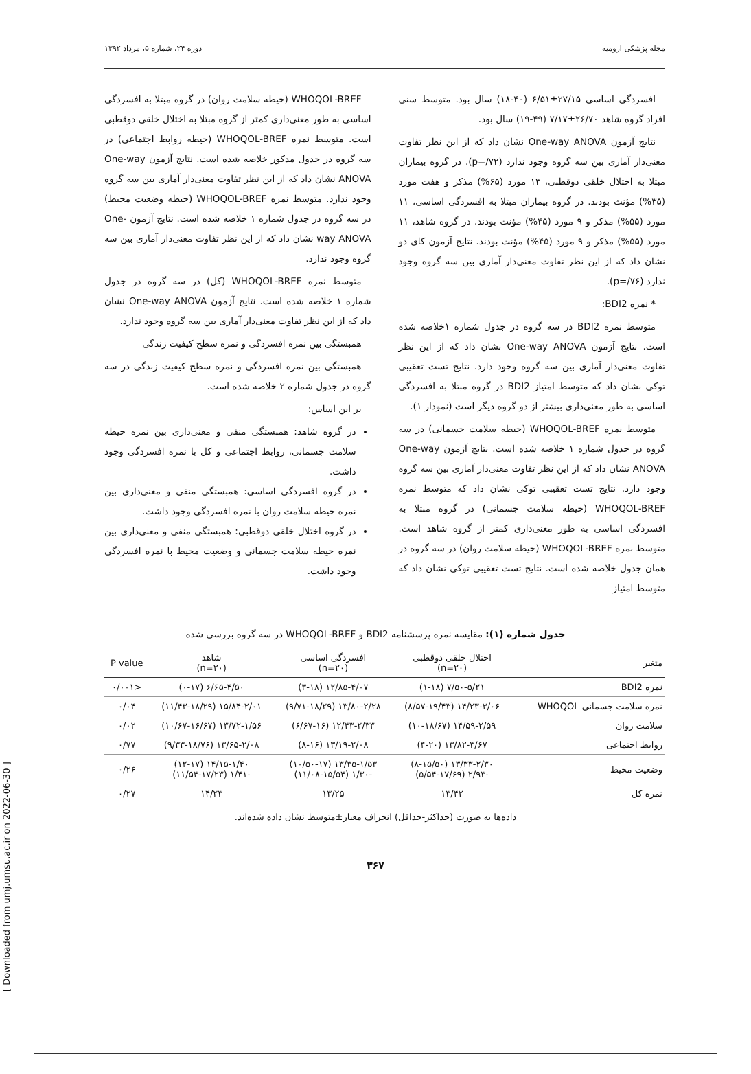مجله پزشکی ارومیه دوره ۲۴، شماره ۵، مرداد ۱۳۹۲
افسردگی اساسی ۲۷/۱۵±۶/۵۱ (۴۰-۱۸) سال بود. متوسط سنی افراد گروه شاهد ۲۶/۷۰±۷/۱۷ (۴۹-۱۹) سال بود.
نتایج آزمون One-way ANOVA نشان داد که از این نظر تفاوت معنی‌دار آماری بین سه گروه وجود ندارد (p=/۷۲). در گروه بیماران مبتلا به اختلال خلقی دوقطبی، ۱۳ مورد (۶۵%) مذکر و هفت مورد (۳۵%) مؤنث بودند. در گروه بیماران مبتلا به افسردگی اساسی، ۱۱ مورد (۵۵%) مذکر و ۹ مورد (۴۵%) مؤنث بودند. در گروه شاهد، ۱۱ مورد (۵۵%) مذکر و ۹ مورد (۴۵%) مؤنث بودند. نتایج آزمون کای دو نشان داد که از این نظر تفاوت معنی‌دار آماری بین سه گروه وجود ندارد (p=/۷۶).
* نمره BDI2:
متوسط نمره BDI2 در سه گروه در جدول شماره ۱خلاصه شده است. نتایج آزمون One-way ANOVA نشان داد که از این نظر تفاوت معنی‌دار آماری بین سه گروه وجود دارد. نتایج تست تعقیبی توکی نشان داد که متوسط امتیاز BDI2 در گروه مبتلا به افسردگی اساسی به طور معنی‌داری بیشتر از دو گروه دیگر است (نمودار ۱).
متوسط نمره WHOQOL-BREF (حیطه سلامت جسمانی) در سه گروه در جدول شماره ۱ خلاصه شده است. نتایج آزمون One-way ANOVA نشان داد که از این نظر تفاوت معنی‌دار آماری بین سه گروه وجود دارد. نتایج تست تعقیبی توکی نشان داد که متوسط نمره WHOQOL-BREF (حیطه سلامت جسمانی) در گروه مبتلا به افسردگی اساسی به طور معنی‌داری کمتر از گروه شاهد است. متوسط نمره WHOQOL-BREF (حیطه سلامت روان) در سه گروه در همان جدول خلاصه شده است. نتایج تست تعقیبی توکی نشان داد که متوسط امتیاز
WHOQOL-BREF (حیطه سلامت روان) در گروه مبتلا به افسردگی اساسی به طور معنی‌داری کمتر از گروه مبتلا به اختلال خلقی دوقطبی است. متوسط نمره WHOQOL-BREF (حیطه روابط اجتماعی) در سه گروه در جدول مذکور خلاصه شده است. نتایج آزمون One-way ANOVA نشان داد که از این نظر تفاوت معنی‌دار آماری بین سه گروه وجود ندارد. متوسط نمره WHOQOL-BREF (حیطه وضعیت محیط) در سه گروه در جدول شماره ۱ خلاصه شده است. نتایج آزمون One-way ANOVA نشان داد که از این نظر تفاوت معنی‌دار آماری بین سه گروه وجود ندارد.
متوسط نمره WHOQOL-BREF (کل) در سه گروه در جدول شماره ۱ خلاصه شده است. نتایج آزمون One-way ANOVA نشان داد که از این نظر تفاوت معنی‌دار آماری بین سه گروه وجود ندارد.
همبستگی بین نمره افسردگی و نمره سطح کیفیت زندگی
همبستگی بین نمره افسردگی و نمره سطح کیفیت زندگی در سه گروه در جدول شماره ۲ خلاصه شده است.
بر این اساس:
در گروه شاهد: همبستگی منفی و معنی‌داری بین نمره حیطه سلامت جسمانی، روابط اجتماعی و کل با نمره افسردگی وجود داشت.
در گروه افسردگی اساسی: همبستگی منفی و معنی‌داری بین نمره حیطه سلامت روان با نمره افسردگی وجود داشت.
در گروه اختلال خلقی دوقطبی: همبستگی منفی و معنی‌داری بین نمره حیطه سلامت جسمانی و وضعیت محیط با نمره افسردگی وجود داشت.
جدول شماره (۱): مقایسه نمره پرسشنامه BDI2 و WHOQOL-BREF در سه گروه بررسی شده
| متغیر | اختلال خلقی دوقطبی (n=۲۰) | افسردگی اساسی (n=۲۰) | شاهد (n=۲۰) | P value |
| --- | --- | --- | --- | --- |
| نمره BDI2 | ۷/۵۰-۵/۲۱ (۱-۱۸) | ۱۲/۸۵-۴/۰۷ (۳-۱۸) | ۶/۶۵-۴/۵۰ (۰-۱۷) | <۰/۰۰۱ |
| نمره سلامت جسمانی WHOQOL | ۱۴/۲۳-۳/۰۶ (۸/۵۷-۱۹/۴۳) | ۱۳/۸۰-۲/۲۸ (۹/۷۱-۱۸/۲۹) | ۱۵/۸۴-۲/۰۱ (۱۱/۴۳-۱۸/۲۹) | ۰/۰۴ |
| سلامت روان | ۱۴/۵۹-۲/۵۹ (۱۰-۱۸/۶۷) | ۱۲/۴۳-۲/۳۳ (۶/۶۷-۱۶) | ۱۳/۷۲-۱/۵۶ (۱۰/۶۷-۱۶/۶۷) | ۰/۰۲ |
| روابط اجتماعی | ۱۳/۸۲-۳/۶۷ (۴-۲۰) | ۱۳/۱۹-۲/۰۸ (۸-۱۶) | ۱۳/۶۵-۲/۰۸ (۹/۳۳-۱۸/۷۶) | ۰/۷۷ |
| وضعیت محیط | ۱۳/۳۳-۲/۳۰ (۸-۱۵/۵۰) -۲/۹۳ (۵/۵۴-۱۷/۶۹) | ۱۳/۳۵-۱/۵۳ (۱۰/۵۰-۱۷) -۱/۳۰ (۱۱/۰۸-۱۵/۵۴) | ۱۴/۱۵-۱/۴۰ (۱۲-۱۷) -۱/۴۱ (۱۱/۵۴-۱۷/۲۳) | ۰/۲۶ |
| نمره کل | ۱۳/۴۲ | ۱۳/۲۵ | ۱۴/۲۳ | ۰/۲۷ |
داده‌ها به صورت (حداکثر-حداقل) انحراف معیار±متوسط نشان داده شده‌اند.
۳۶۷
[ Downloaded from umj.umsu.ac.ir on 2022-06-30 ]